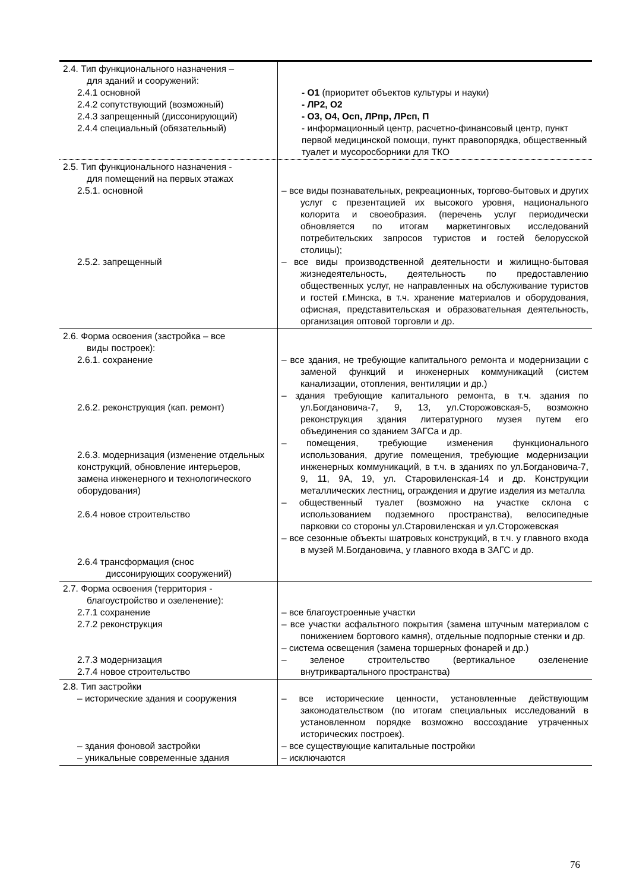| 2.4. Тип функционального назначения – для зданий и сооружений: 2.4.1 основной 2.4.2 сопутствующий (возможный) 2.4.3 запрещенный (диссонирующий) 2.4.4 специальный (обязательный) | - О1 (приоритет объектов культуры и науки) - ЛР2, О2 - О3, О4, Осп, ЛРпр, ЛРсп, П - информационный центр, расчетно-финансовый центр, пункт первой медицинской помощи, пункт правопорядка, общественный туалет и мусоросборники для ТКО |
| 2.5. Тип функционального назначения - для помещений на первых этажах 2.5.1. основной 2.5.2. запрещенный | – все виды познавательных, рекреационных, торгово-бытовых и других услуг с презентацией их высокого уровня, национального колорита и своеобразия. (перечень услуг периодически обновляется по итогам маркетинговых исследований потребительских запросов туристов и гостей белорусской столицы); – все виды производственной деятельности и жилищно-бытовая жизнедеятельность, деятельность по предоставлению общественных услуг, не направленных на обслуживание туристов и гостей г.Минска, в т.ч. хранение материалов и оборудования, офисная, представительская и образовательная деятельность, организация оптовой торговли и др. |
| 2.6. Форма освоения (застройка – все виды построек): 2.6.1. сохранение 2.6.2. реконструкция (кап. ремонт) 2.6.3. модернизация (изменение отдельных конструкций, обновление интерьеров, замена инженерного и технологического оборудования) 2.6.4 новое строительство 2.6.4 трансформация (снос диссонирующих сооружений) | – все здания, не требующие капитального ремонта и модернизации с заменой функций и инженерных коммуникаций (систем канализации, отопления, вентиляции и др.) – здания требующие капитального ремонта, в т.ч. здания по ул.Богдановича-7, 9, 13, ул.Сторожовская-5, возможно реконструкция здания литературного музея путем его объединения со зданием ЗАГСа и др. – помещения, требующие изменения функционального использования, другие помещения, требующие модернизации инженерных коммуникаций, в т.ч. в зданиях по ул.Богдановича-7, 9, 11, 9А, 19, ул. Старовиленская-14 и др. Конструкции металлических лестниц, ограждения и другие изделия из металла – общественный туалет (возможно на участке склона с использованием подземного пространства), велосипедные парковки со стороны ул.Старовиленская и ул.Сторожевская – все сезонные объекты шатровых конструкций, в т.ч. у главного входа в музей М.Богдановича, у главного входа в ЗАГС и др. |
| 2.7. Форма освоения (территория - благоустройство и озеленение): 2.7.1 сохранение 2.7.2 реконструкция 2.7.3 модернизация 2.7.4 новое строительство | – все благоустроенные участки – все участки асфальтного покрытия (замена штучным материалом с понижением бортового камня), отдельные подпорные стенки и др. – система освещения (замена торшерных фонарей и др.) – зеленое строительство (вертикальное озеленение внутриквартального пространства) |
| 2.8. Тип застройки – исторические здания и сооружения – здания фоновой застройки – уникальные современные здания | – все исторические ценности, установленные действующим законодательством (по итогам специальных исследований в установленном порядке возможно воссоздание утраченных исторических построек). – все существующие капитальные постройки – исключаются |
76